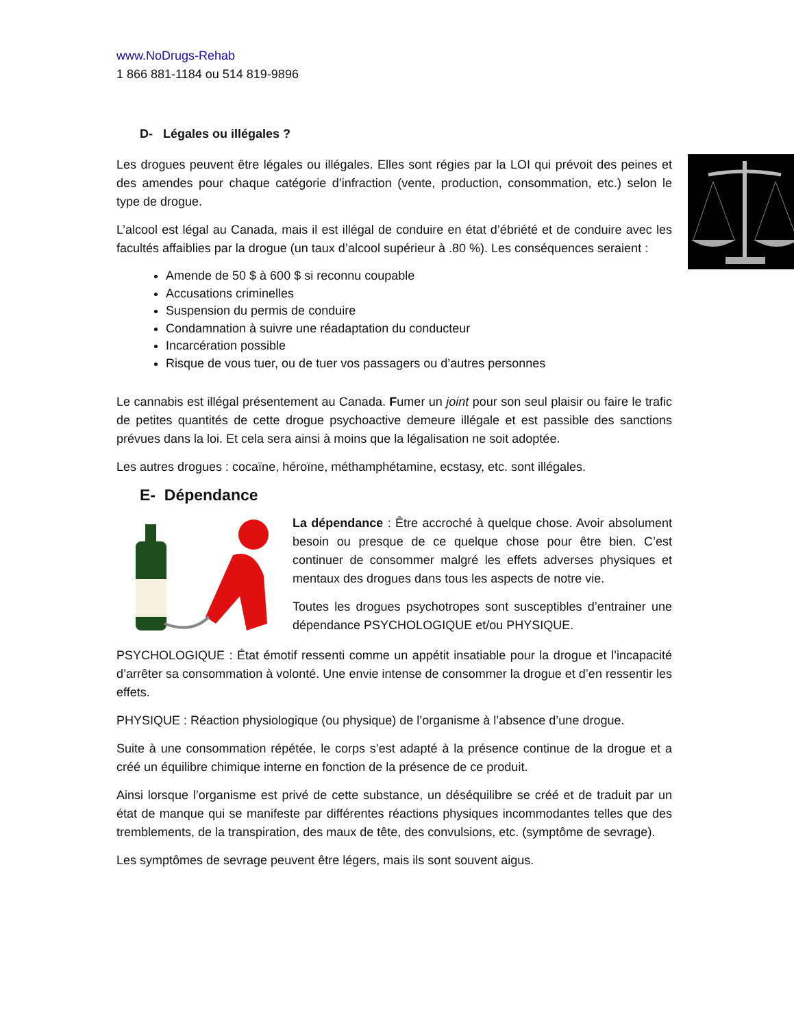www.NoDrugs-Rehab
1 866 881-1184 ou 514 819-9896
D- Légales ou illégales ?
Les drogues peuvent être légales ou illégales. Elles sont régies par la LOI qui prévoit des peines et des amendes pour chaque catégorie d’infraction (vente, production, consommation, etc.) selon le type de drogue.
L’alcool est légal au Canada, mais il est illégal de conduire en état d’ébriété et de conduire avec les facultés affaiblies par la drogue (un taux d’alcool supérieur à .80 %). Les conséquences seraient :
Amende de 50 $ à 600 $ si reconnu coupable
Accusations criminelles
Suspension du permis de conduire
Condamnation à suivre une réadaptation du conducteur
Incarcération possible
Risque de vous tuer, ou de tuer vos passagers ou d’autres personnes
Le cannabis est illégal présentement au Canada. Fumer un joint pour son seul plaisir ou faire le trafic de petites quantités de cette drogue psychoactive demeure illégale et est passible des sanctions prévues dans la loi. Et cela sera ainsi à moins que la légalisation ne soit adoptée.
Les autres drogues : cocaïne, héroïne, méthamphétamine, ecstasy, etc. sont illégales.
E- Dépendance
La dépendance : Être accroché à quelque chose. Avoir absolument besoin ou presque de ce quelque chose pour être bien. C’est continuer de consommer malgré les effets adverses physiques et mentaux des drogues dans tous les aspects de notre vie.
Toutes les drogues psychotropes sont susceptibles d’entrainer une dépendance PSYCHOLOGIQUE et/ou PHYSIQUE.
PSYCHOLOGIQUE : État émotif ressenti comme un appétit insatiable pour la drogue et l’incapacité d’arrêter sa consommation à volonté. Une envie intense de consommer la drogue et d’en ressentir les effets.
PHYSIQUE : Réaction physiologique (ou physique) de l’organisme à l’absence d’une drogue.
Suite à une consommation répétée, le corps s’est adapté à la présence continue de la drogue et a créé un équilibre chimique interne en fonction de la présence de ce produit.
Ainsi lorsque l’organisme est privé de cette substance, un déséquilibre se créé et de traduit par un état de manque qui se manifeste par différentes réactions physiques incommodantes telles que des tremblements, de la transpiration, des maux de tête, des convulsions, etc. (symptôme de sevrage).
Les symptômes de sevrage peuvent être légers, mais ils sont souvent aigus.